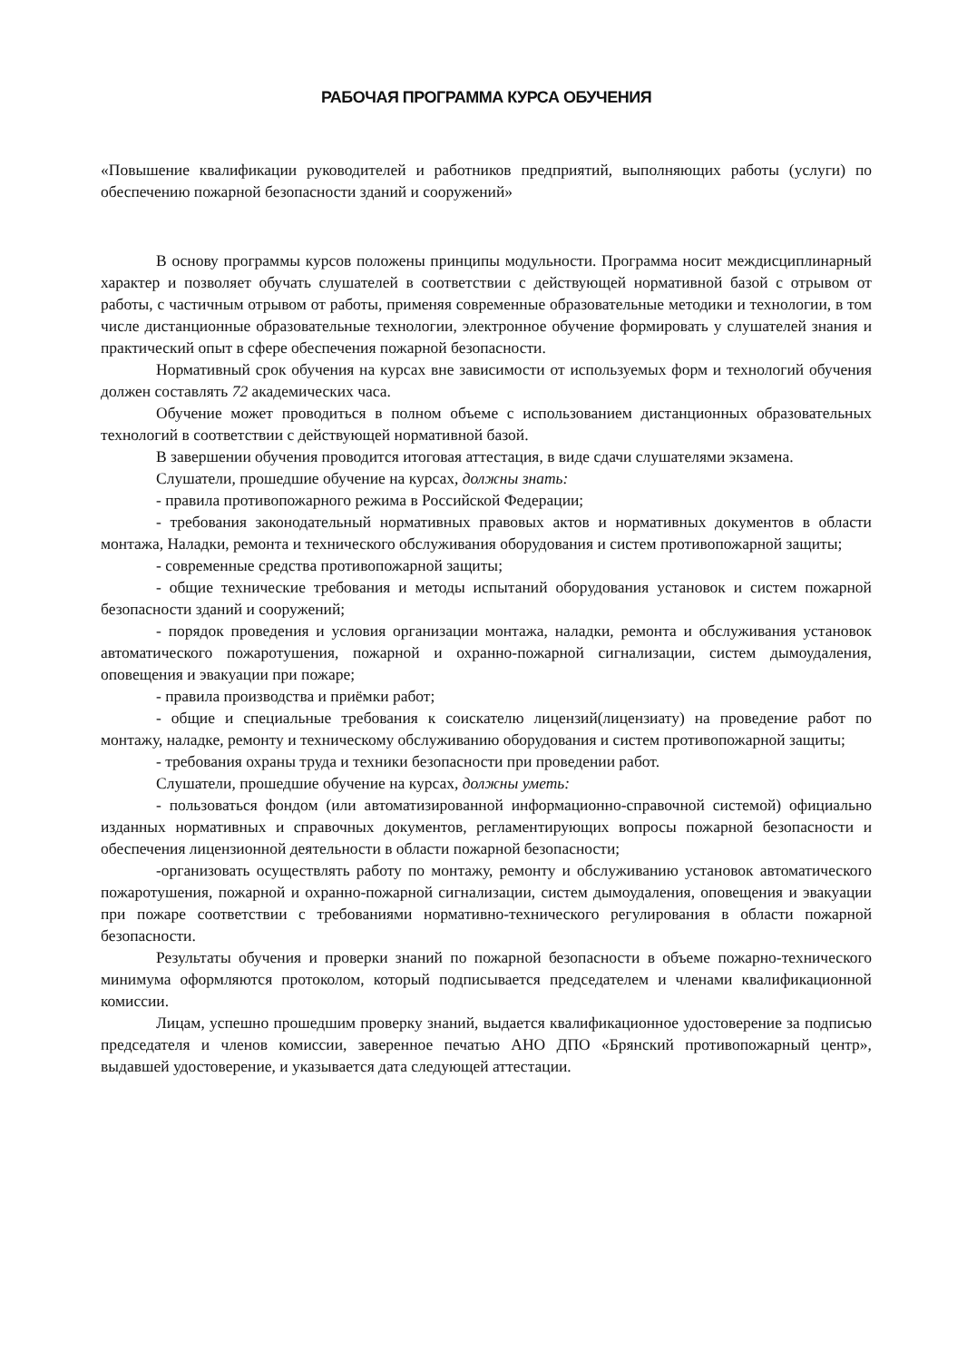РАБОЧАЯ ПРОГРАММА КУРСА ОБУЧЕНИЯ
«Повышение квалификации руководителей и работников предприятий, выполняющих работы (услуги) по обеспечению пожарной безопасности зданий и сооружений»
В основу программы курсов положены принципы модульности. Программа носит междисциплинарный характер и позволяет обучать слушателей в соответствии с действующей нормативной базой с отрывом от работы, с частичным отрывом от работы, применяя современные образовательные методики и технологии, в том числе дистанционные образовательные технологии, электронное обучение формировать у слушателей знания и практический опыт в сфере обеспечения пожарной безопасности.
Нормативный срок обучения на курсах вне зависимости от используемых форм и технологий обучения должен составлять 72 академических часа.
Обучение может проводиться в полном объеме с использованием дистанционных образовательных технологий в соответствии с действующей нормативной базой.
В завершении обучения проводится итоговая аттестация, в виде сдачи слушателями экзамена.
Слушатели, прошедшие обучение на курсах, должны знать:
- правила противопожарного режима в Российской Федерации;
- требования законодательный нормативных правовых актов и нормативных документов в области монтажа, Наладки, ремонта и технического обслуживания оборудования и систем противопожарной защиты;
- современные средства противопожарной защиты;
- общие технические требования и методы испытаний оборудования установок и систем пожарной безопасности зданий и сооружений;
- порядок проведения и условия организации монтажа, наладки, ремонта и обслуживания установок автоматического пожаротушения, пожарной и охранно-пожарной сигнализации, систем дымоудаления, оповещения и эвакуации при пожаре;
- правила производства и приёмки работ;
- общие и специальные требования к соискателю лицензий(лицензиату) на проведение работ по монтажу, наладке, ремонту и техническому обслуживанию оборудования и систем противопожарной защиты;
- требования охраны труда и техники безопасности при проведении работ.
Слушатели, прошедшие обучение на курсах, должны уметь:
- пользоваться фондом (или автоматизированной информационно-справочной системой) официально изданных нормативных и справочных документов, регламентирующих вопросы пожарной безопасности и обеспечения лицензионной деятельности в области пожарной безопасности;
-организовать осуществлять работу по монтажу, ремонту и обслуживанию установок автоматического пожаротушения, пожарной и охранно-пожарной сигнализации, систем дымоудаления, оповещения и эвакуации при пожаре соответствии с требованиями нормативно-технического регулирования в области пожарной безопасности.
Результаты обучения и проверки знаний по пожарной безопасности в объеме пожарно-технического минимума оформляются протоколом, который подписывается председателем и членами квалификационной комиссии.
Лицам, успешно прошедшим проверку знаний, выдается квалификационное удостоверение за подписью председателя и членов комиссии, заверенное печатью АНО ДПО «Брянский противопожарный центр», выдавшей удостоверение, и указывается дата следующей аттестации.